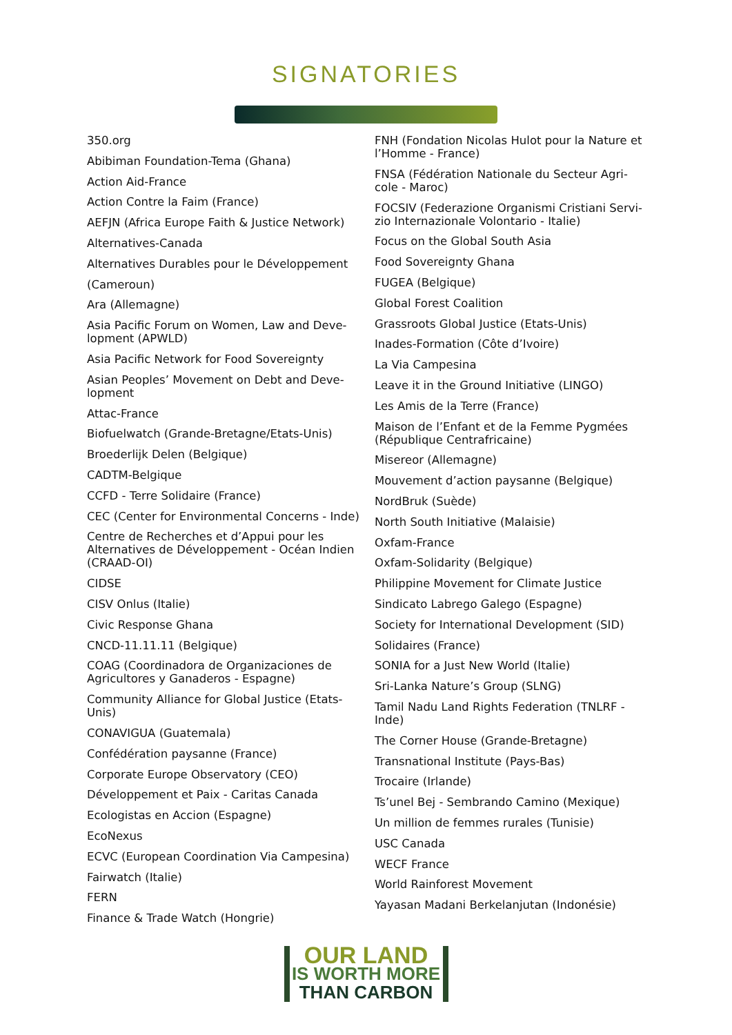SIGNATORIES
350.org
Abibiman Foundation-Tema (Ghana)
Action Aid-France
Action Contre la Faim (France)
AEFJN (Africa Europe Faith & Justice Network)
Alternatives-Canada
Alternatives Durables pour le Développement
(Cameroun)
Ara (Allemagne)
Asia Pacific Forum on Women, Law and Deve-lopment (APWLD)
Asia Pacific Network for Food Sovereignty
Asian Peoples’ Movement on Debt and Deve-lopment
Attac-France
Biofuelwatch (Grande-Bretagne/Etats-Unis)
Broederlijk Delen (Belgique)
CADTM-Belgique
CCFD - Terre Solidaire (France)
CEC (Center for Environmental Concerns - Inde)
Centre de Recherches et d’Appui pour les Alternatives de Développement - Océan Indien (CRAAD-OI)
CIDSE
CISV Onlus (Italie)
Civic Response Ghana
CNCD-11.11.11 (Belgique)
COAG (Coordinadora de Organizaciones de Agricultores y Ganaderos - Espagne)
Community Alliance for Global Justice (Etats-Unis)
CONAVIGUA (Guatemala)
Confédération paysanne (France)
Corporate Europe Observatory (CEO)
Développement et Paix - Caritas Canada
Ecologistas en Accion (Espagne)
EcoNexus
ECVC (European Coordination Via Campesina)
Fairwatch (Italie)
FERN
Finance & Trade Watch (Hongrie)
FNH (Fondation Nicolas Hulot pour la Nature et l’Homme - France)
FNSA (Fédération Nationale du Secteur Agri-cole - Maroc)
FOCSIV (Federazione Organismi Cristiani Servi-zio Internazionale Volontario - Italie)
Focus on the Global South Asia
Food Sovereignty Ghana
FUGEA (Belgique)
Global Forest Coalition
Grassroots Global Justice (Etats-Unis)
Inades-Formation (Côte d’Ivoire)
La Via Campesina
Leave it in the Ground Initiative (LINGO)
Les Amis de la Terre (France)
Maison de l’Enfant et de la Femme Pygmées (République Centrafricaine)
Misereor (Allemagne)
Mouvement d’action paysanne (Belgique)
NordBruk (Suède)
North South Initiative (Malaisie)
Oxfam-France
Oxfam-Solidarity (Belgique)
Philippine Movement for Climate Justice
Sindicato Labrego Galego (Espagne)
Society for International Development (SID)
Solidaires (France)
SONIA for a Just New World (Italie)
Sri-Lanka Nature’s Group (SLNG)
Tamil Nadu Land Rights Federation (TNLRF - Inde)
The Corner House (Grande-Bretagne)
Transnational Institute (Pays-Bas)
Trocaire (Irlande)
Ts’unel Bej - Sembrando Camino (Mexique)
Un million de femmes rurales (Tunisie)
USC Canada
WECF France
World Rainforest Movement
Yayasan Madani Berkelanjutan (Indonésie)
OUR LAND
IS WORTH MORE
THAN CARBON